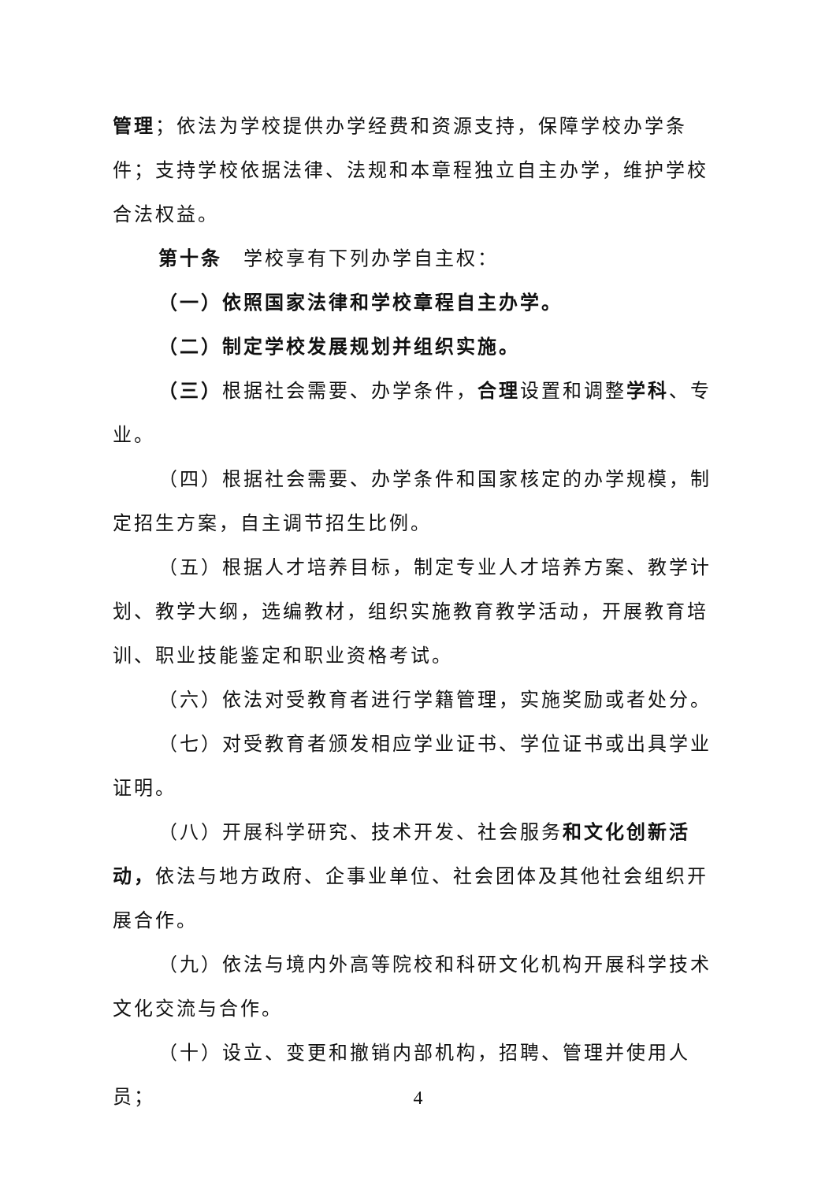管理；依法为学校提供办学经费和资源支持，保障学校办学条件；支持学校依据法律、法规和本章程独立自主办学，维护学校合法权益。
第十条　学校享有下列办学自主权：
（一）依照国家法律和学校章程自主办学。
（二）制定学校发展规划并组织实施。
（三）根据社会需要、办学条件，合理设置和调整学科、专业。
（四）根据社会需要、办学条件和国家核定的办学规模，制定招生方案，自主调节招生比例。
（五）根据人才培养目标，制定专业人才培养方案、教学计划、教学大纲，选编教材，组织实施教育教学活动，开展教育培训、职业技能鉴定和职业资格考试。
（六）依法对受教育者进行学籍管理，实施奖励或者处分。
（七）对受教育者颁发相应学业证书、学位证书或出具学业证明。
（八）开展科学研究、技术开发、社会服务和文化创新活动，依法与地方政府、企事业单位、社会团体及其他社会组织开展合作。
（九）依法与境内外高等院校和科研文化机构开展科学技术文化交流与合作。
（十）设立、变更和撤销内部机构，招聘、管理并使用人员；
4